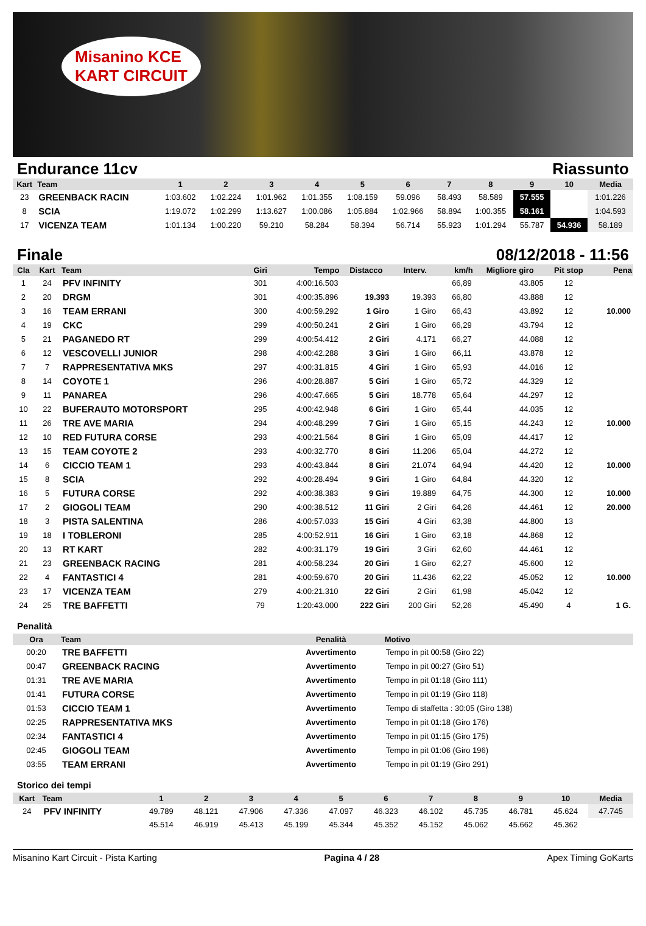Misanino KCE
KART CIRCUIT
Endurance 11cv Riassunto
| Kart | Team | 1 | 2 | 3 | 4 | 5 | 6 | 7 | 8 | 9 | 10 | Media |
| --- | --- | --- | --- | --- | --- | --- | --- | --- | --- | --- | --- | --- |
| 23 | GREENBACK RACIN | 1:03.602 | 1:02.224 | 1:01.962 | 1:01.355 | 1:08.159 | 59.096 | 58.493 | 58.589 | 57.555 | | 1:01.226 |
| 8 | SCIA | 1:19.072 | 1:02.299 | 1:13.627 | 1:00.086 | 1:05.884 | 1:02.966 | 58.894 | 1:00.355 | 58.161 | | 1:04.593 |
| 17 | VICENZA TEAM | 1:01.134 | 1:00.220 | 59.210 | 58.284 | 58.394 | 56.714 | 55.923 | 1:01.294 | 55.787 | 54.936 | 58.189 |
Finale 08/12/2018 - 11:56
| Cla | Kart | Team | Giri | Tempo | Distacco | Interv. | km/h | Migliore giro | Pit stop | Pena |
| --- | --- | --- | --- | --- | --- | --- | --- | --- | --- | --- |
| 1 | 24 | PFV INFINITY | 301 | 4:00:16.503 | | | 66,89 | 43.805 | 12 | |
| 2 | 20 | DRGM | 301 | 4:00:35.896 | 19.393 | 19.393 | 66,80 | 43.888 | 12 | |
| 3 | 16 | TEAM ERRANI | 300 | 4:00:59.292 | 1 Giro | 1 Giro | 66,43 | 43.892 | 12 | 10.000 |
| 4 | 19 | CKC | 299 | 4:00:50.241 | 2 Giri | 1 Giro | 66,29 | 43.794 | 12 | |
| 5 | 21 | PAGANEDO RT | 299 | 4:00:54.412 | 2 Giri | 4.171 | 66,27 | 44.088 | 12 | |
| 6 | 12 | VESCOVELLI JUNIOR | 298 | 4:00:42.288 | 3 Giri | 1 Giro | 66,11 | 43.878 | 12 | |
| 7 | 7 | RAPPRESENTATIVA MKS | 297 | 4:00:31.815 | 4 Giri | 1 Giro | 65,93 | 44.016 | 12 | |
| 8 | 14 | COYOTE 1 | 296 | 4:00:28.887 | 5 Giri | 1 Giro | 65,72 | 44.329 | 12 | |
| 9 | 11 | PANAREA | 296 | 4:00:47.665 | 5 Giri | 18.778 | 65,64 | 44.297 | 12 | |
| 10 | 22 | BUFERAUTO MOTORSPORT | 295 | 4:00:42.948 | 6 Giri | 1 Giro | 65,44 | 44.035 | 12 | |
| 11 | 26 | TRE AVE MARIA | 294 | 4:00:48.299 | 7 Giri | 1 Giro | 65,15 | 44.243 | 12 | 10.000 |
| 12 | 10 | RED FUTURA CORSE | 293 | 4:00:21.564 | 8 Giri | 1 Giro | 65,09 | 44.417 | 12 | |
| 13 | 15 | TEAM COYOTE 2 | 293 | 4:00:32.770 | 8 Giri | 11.206 | 65,04 | 44.272 | 12 | |
| 14 | 6 | CICCIO TEAM 1 | 293 | 4:00:43.844 | 8 Giri | 21.074 | 64,94 | 44.420 | 12 | 10.000 |
| 15 | 8 | SCIA | 292 | 4:00:28.494 | 9 Giri | 1 Giro | 64,84 | 44.320 | 12 | |
| 16 | 5 | FUTURA CORSE | 292 | 4:00:38.383 | 9 Giri | 19.889 | 64,75 | 44.300 | 12 | 10.000 |
| 17 | 2 | GIOGOLI TEAM | 290 | 4:00:38.512 | 11 Giri | 2 Giri | 64,26 | 44.461 | 12 | 20.000 |
| 18 | 3 | PISTA SALENTINA | 286 | 4:00:57.033 | 15 Giri | 4 Giri | 63,38 | 44.800 | 13 | |
| 19 | 18 | I TOBLERONI | 285 | 4:00:52.911 | 16 Giri | 1 Giro | 63,18 | 44.868 | 12 | |
| 20 | 13 | RT KART | 282 | 4:00:31.179 | 19 Giri | 3 Giri | 62,60 | 44.461 | 12 | |
| 21 | 23 | GREENBACK RACING | 281 | 4:00:58.234 | 20 Giri | 1 Giro | 62,27 | 45.600 | 12 | |
| 22 | 4 | FANTASTICI 4 | 281 | 4:00:59.670 | 20 Giri | 11.436 | 62,22 | 45.052 | 12 | 10.000 |
| 23 | 17 | VICENZA TEAM | 279 | 4:00:21.310 | 22 Giri | 2 Giri | 61,98 | 45.042 | 12 | |
| 24 | 25 | TRE BAFFETTI | 79 | 1:20:43.000 | 222 Giri | 200 Giri | 52,26 | 45.490 | 4 | 1 G. |
Penalità
| Ora | Team | Penalità | Motivo |
| --- | --- | --- | --- |
| 00:20 | TRE BAFFETTI | Avvertimento | Tempo in pit 00:58 (Giro 22) |
| 00:47 | GREENBACK RACING | Avvertimento | Tempo in pit 00:27 (Giro 51) |
| 01:31 | TRE AVE MARIA | Avvertimento | Tempo in pit 01:18 (Giro 111) |
| 01:41 | FUTURA CORSE | Avvertimento | Tempo in pit 01:19 (Giro 118) |
| 01:53 | CICCIO TEAM 1 | Avvertimento | Tempo di staffetta : 30:05 (Giro 138) |
| 02:25 | RAPPRESENTATIVA MKS | Avvertimento | Tempo in pit 01:18 (Giro 176) |
| 02:34 | FANTASTICI 4 | Avvertimento | Tempo in pit 01:15 (Giro 175) |
| 02:45 | GIOGOLI TEAM | Avvertimento | Tempo in pit 01:06 (Giro 196) |
| 03:55 | TEAM ERRANI | Avvertimento | Tempo in pit 01:19 (Giro 291) |
Storico dei tempi
| Kart | Team | 1 | 2 | 3 | 4 | 5 | 6 | 7 | 8 | 9 | 10 | Media |
| --- | --- | --- | --- | --- | --- | --- | --- | --- | --- | --- | --- | --- |
| 24 | PFV INFINITY | 49.789 | 48.121 | 47.906 | 47.336 | 47.097 | 46.323 | 46.102 | 45.735 | 46.781 | 45.624 | 47.745 |
| | | 45.514 | 46.919 | 45.413 | 45.199 | 45.344 | 45.352 | 45.152 | 45.062 | 45.662 | 45.362 | |
Misanino Kart Circuit - Pista Karting Pagina 4 / 28 Apex Timing GoKarts